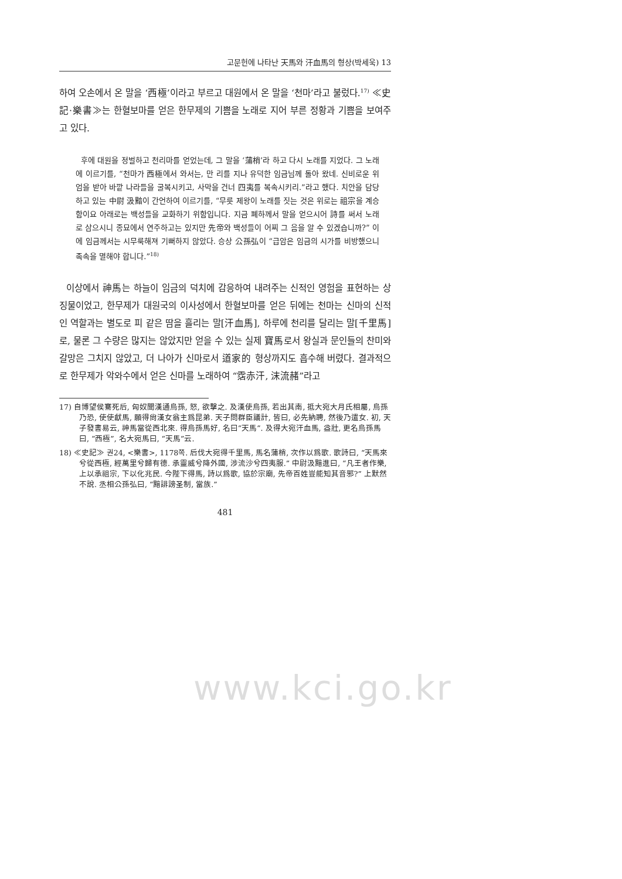고문헌에 나타난 天馬와 汗血馬의 형상(박세욱) 13
하여 오손에서 온 말을 ‘西極’이라고 부르고 대원에서 온 말을 ‘천마’라고 불렀다.<sup>17)</sup> ≪史記·樂書≫는 한혈보마를 얻은 한무제의 기쁨을 노래로 지어 부른 정황과 기쁨을 보여주고 있다.
후에 대원을 정벌하고 천리마를 얻었는데, 그 말을 ‘蒲梢’라 하고 다시 노래를 지었다. 그 노래에 이르기를, “천마가 西極에서 와서는, 만 리를 지나 유덕한 임금님께 돌아 왔네. 신비로운 위엄을 받아 바깥 나라들을 굴복시키고, 사막을 건너 四夷를 복속시키리.”라고 했다. 치안을 담당하고 있는 中尉 汲黯이 간언하여 이르기를, “무릇 제왕이 노래를 짓는 것은 위로는 祖宗을 계승함이요 아래로는 백성들을 교화하기 위함입니다. 지금 폐하께서 말을 얻으시어 詩를 써서 노래로 삼으시니 종묘에서 연주하고는 있지만 先帝와 백성들이 어찌 그 음을 알 수 있겠습니까?” 이에 임금께서는 시무룩해져 기뻐하지 않았다. 승상 公孫弘이 “급암은 임금의 시가를 비방했으니 족속을 멸해야 합니다.”<sup>18)</sup>
이상에서 神馬는 하늘이 임금의 덕치에 감응하여 내려주는 신적인 영험을 표현하는 상징물이었고, 한무제가 대원국의 이사성에서 한혈보마를 얻은 뒤에는 천마는 신마의 신적인 역할과는 별도로 피 같은 땀을 흘리는 말[汗血馬], 하루에 천리를 달리는 말[千里馬]로, 물론 그 수량은 많지는 않았지만 얻을 수 있는 실제 寶馬로서 왕실과 문인들의 찬미와 갈망은 그치지 않았고, 더 나아가 신마로서 道家的 형상까지도 흡수해 버렸다. 결과적으로 한무제가 악와수에서 얻은 신마를 노래하여 “霑赤汗, 沫流赭”라고
17) 自博望侯騫死后, 匈奴聞漢通烏孫, 怒, 欲擊之. 及漢使烏孫, 若出其南, 抵大宛大月氏相屬, 烏孫乃恐, 使使獻馬, 願得尙漢女翁主爲昆弟. 天子問群臣議計, 皆曰, 必先納聘, 然後乃遣女. 初, 天子發書易云, 神馬當從西北來. 得烏孫馬好, 名曰“天馬”. 及得大宛汗血馬, 益壯, 更名烏孫馬曰, “西極”, 名大宛馬曰, “天馬”云.
18) ≪史記≫ 권24, <樂書>, 1178쪽. 后伐大宛得千里馬, 馬名蒲梢, 次作以爲歌. 歌詩曰, “天馬來兮從西極, 經萬里兮歸有德. 承靈威兮降外國, 涉流沙兮四夷服.” 中尉汲黯進曰, “凡王者作樂, 上以承祖宗, 下以化兆民. 今陛下得馬, 詩以爲歌, 協於宗廟, 先帝百姓豈能知其音邪?” 上默然不說. 丞相公孫弘曰, “黯誹謗圣制, 當族.”
481
www.kci.go.kr